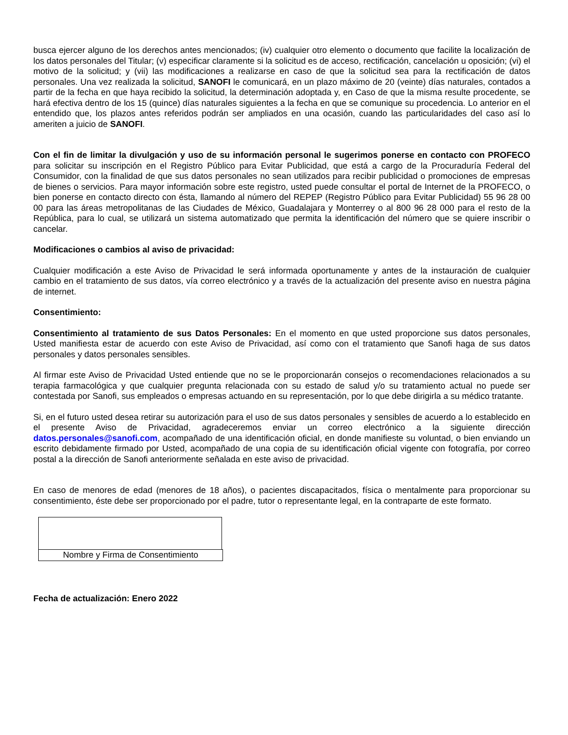busca ejercer alguno de los derechos antes mencionados; (iv) cualquier otro elemento o documento que facilite la localización de los datos personales del Titular; (v) especificar claramente si la solicitud es de acceso, rectificación, cancelación u oposición; (vi) el motivo de la solicitud; y (vii) las modificaciones a realizarse en caso de que la solicitud sea para la rectificación de datos personales. Una vez realizada la solicitud, SANOFI le comunicará, en un plazo máximo de 20 (veinte) días naturales, contados a partir de la fecha en que haya recibido la solicitud, la determinación adoptada y, en Caso de que la misma resulte procedente, se hará efectiva dentro de los 15 (quince) días naturales siguientes a la fecha en que se comunique su procedencia. Lo anterior en el entendido que, los plazos antes referidos podrán ser ampliados en una ocasión, cuando las particularidades del caso así lo ameriten a juicio de SANOFI.
Con el fin de limitar la divulgación y uso de su información personal le sugerimos ponerse en contacto con PROFECO para solicitar su inscripción en el Registro Público para Evitar Publicidad, que está a cargo de la Procuraduría Federal del Consumidor, con la finalidad de que sus datos personales no sean utilizados para recibir publicidad o promociones de empresas de bienes o servicios. Para mayor información sobre este registro, usted puede consultar el portal de Internet de la PROFECO, o bien ponerse en contacto directo con ésta, llamando al número del REPEP (Registro Público para Evitar Publicidad) 55 96 28 00 00 para las áreas metropolitanas de las Ciudades de México, Guadalajara y Monterrey o al 800 96 28 000 para el resto de la República, para lo cual, se utilizará un sistema automatizado que permita la identificación del número que se quiere inscribir o cancelar.
Modificaciones o cambios al aviso de privacidad:
Cualquier modificación a este Aviso de Privacidad le será informada oportunamente y antes de la instauración de cualquier cambio en el tratamiento de sus datos, vía correo electrónico y a través de la actualización del presente aviso en nuestra página de internet.
Consentimiento:
Consentimiento al tratamiento de sus Datos Personales: En el momento en que usted proporcione sus datos personales, Usted manifiesta estar de acuerdo con este Aviso de Privacidad, así como con el tratamiento que Sanofi haga de sus datos personales y datos personales sensibles.
Al firmar este Aviso de Privacidad Usted entiende que no se le proporcionarán consejos o recomendaciones relacionados a su terapia farmacológica y que cualquier pregunta relacionada con su estado de salud y/o su tratamiento actual no puede ser contestada por Sanofi, sus empleados o empresas actuando en su representación, por lo que debe dirigirla a su médico tratante.
Si, en el futuro usted desea retirar su autorización para el uso de sus datos personales y sensibles de acuerdo a lo establecido en el presente Aviso de Privacidad, agradeceremos enviar un correo electrónico a la siguiente dirección datos.personales@sanofi.com, acompañado de una identificación oficial, en donde manifieste su voluntad, o bien enviando un escrito debidamente firmado por Usted, acompañado de una copia de su identificación oficial vigente con fotografía, por correo postal a la dirección de Sanofi anteriormente señalada en este aviso de privacidad.
En caso de menores de edad (menores de 18 años), o pacientes discapacitados, física o mentalmente para proporcionar su consentimiento, éste debe ser proporcionado por el padre, tutor o representante legal, en la contraparte de este formato.
Nombre y Firma de Consentimiento
Fecha de actualización: Enero 2022